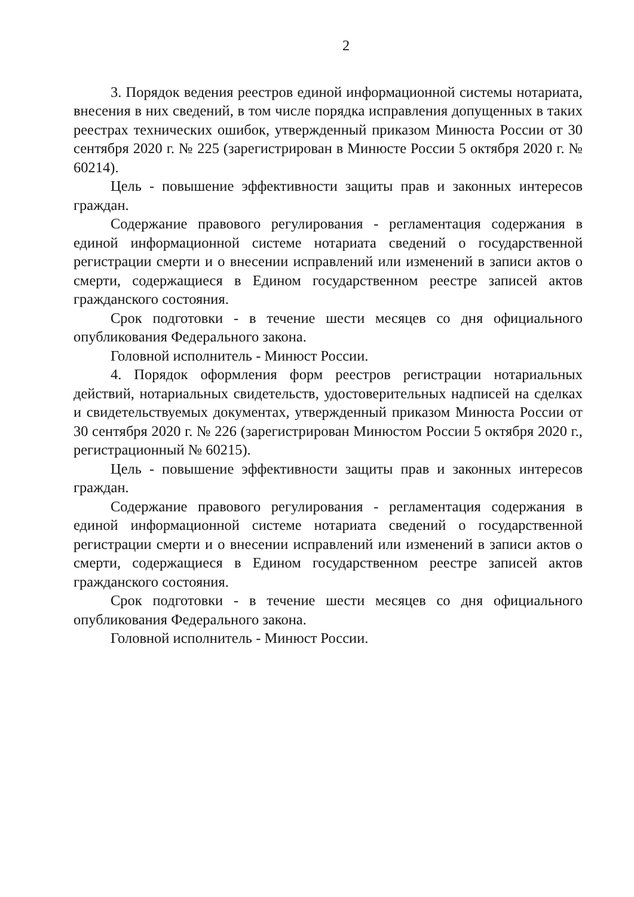2
3. Порядок ведения реестров единой информационной системы нотариата, внесения в них сведений, в том числе порядка исправления допущенных в таких реестрах технических ошибок, утвержденный приказом Минюста России от 30 сентября 2020 г. № 225 (зарегистрирован в Минюсте России 5 октября 2020 г. № 60214).
Цель - повышение эффективности защиты прав и законных интересов граждан.
Содержание правового регулирования - регламентация содержания в единой информационной системе нотариата сведений о государственной регистрации смерти и о внесении исправлений или изменений в записи актов о смерти, содержащиеся в Едином государственном реестре записей актов гражданского состояния.
Срок подготовки - в течение шести месяцев со дня официального опубликования Федерального закона.
Головной исполнитель - Минюст России.
4. Порядок оформления форм реестров регистрации нотариальных действий, нотариальных свидетельств, удостоверительных надписей на сделках и свидетельствуемых документах, утвержденный приказом Минюста России от 30 сентября 2020 г. № 226 (зарегистрирован Минюстом России 5 октября 2020 г., регистрационный № 60215).
Цель - повышение эффективности защиты прав и законных интересов граждан.
Содержание правового регулирования - регламентация содержания в единой информационной системе нотариата сведений о государственной регистрации смерти и о внесении исправлений или изменений в записи актов о смерти, содержащиеся в Едином государственном реестре записей актов гражданского состояния.
Срок подготовки - в течение шести месяцев со дня официального опубликования Федерального закона.
Головной исполнитель - Минюст России.